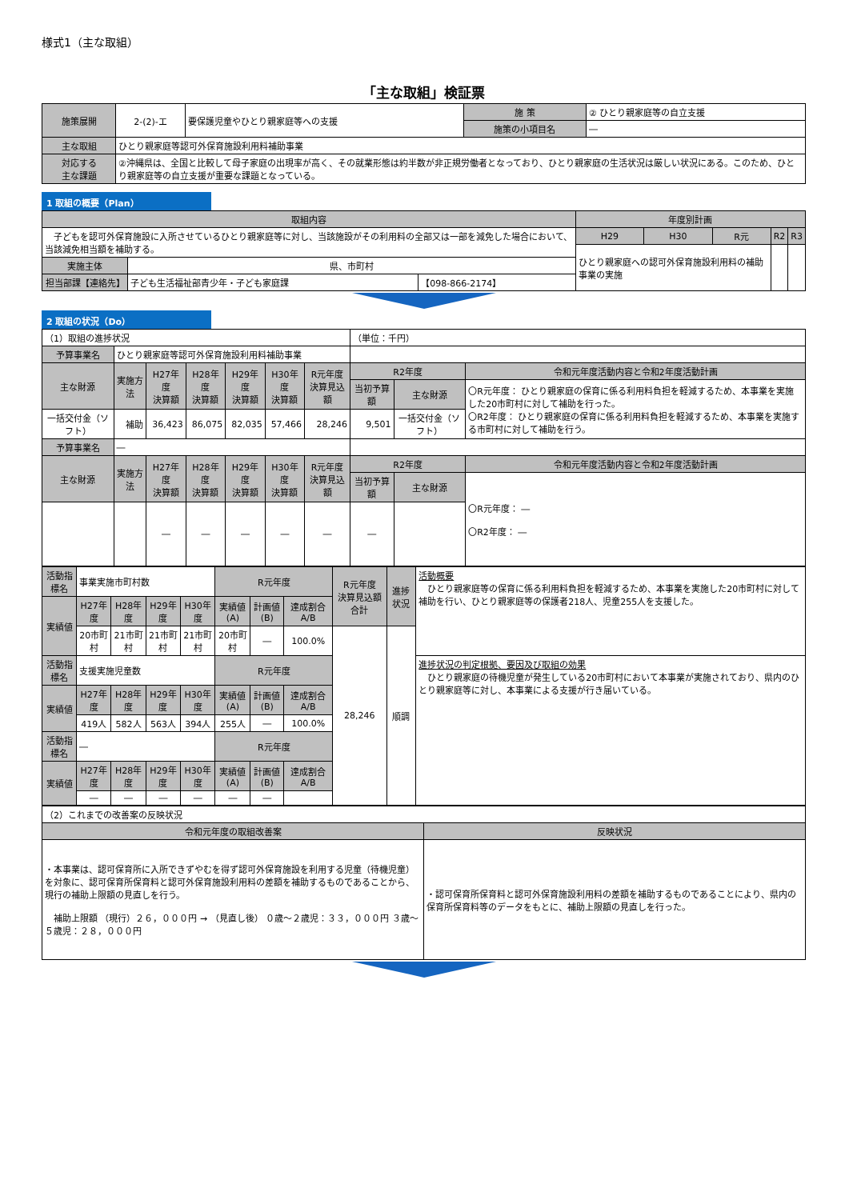様式1（主な取組）
「主な取組」検証票
| 施策展開 | 2-(2)-エ | 要保護児童やひとり親家庭等への支援 | 施 策 | ② ひとり親家庭等の自立支援 |
| | | | 施策の小項目名 | ― |
| 主な取組 | ひとり親家庭等認可外保育施設利用料補助事業 | | | |
| 対応する 主な課題 | ②沖縄県は、全国と比較して母子家庭の出現率が高く、その就業形態は約半数が非正規労働者となっており、ひとり親家庭の生活状況は厳しい状況にある。このため、ひとり親家庭等の自立支援が重要な課題となっている。 | | | |
1 取組の概要（Plan）
| 取組内容 | | | 年度別計画 | | | | |
| --- | --- | --- | --- | --- | --- | --- | --- |
| 子どもを認可外保育施設に入所させているひとり親家庭等に対し、当該施設がその利用料の全部又は一部を減免した場合において、当該減免相当額を補助する。 | | | H29 | H30 | R元 | R2 | R3 |
| | | | ひとり親家庭への認可外保育施設利用料の補助事業の実施 | | | | |
| 実施主体 | 県、市町村 | | | | | | |
| 担当部課【連絡先】 | 子ども生活福祉部青少年・子ども家庭課 | 【098-866-2174】 | | | | | |
2 取組の状況（Do）
| （1）取組の進捗状況 | | | | | | | （単位：千円） | | |
| 予算事業名 | ひとり親家庭等認可外保育施設利用料補助事業 | | | | | | | | |
| 主な財源 | 実施方法 | H27年度 決算額 | H28年度 決算額 | H29年度 決算額 | H30年度 決算額 | R元年度 決算見込額 | R2年度 | | 令和元年度活動内容と令和2年度活動計画 |
| | | | | | | | 当初予算額 | 主な財源 | 〇R元年度： ひとり親家庭の保育に係る利用料負担を軽減するため、本事業を実施した20市町村に対して補助を行った。 〇R2年度： ひとり親家庭の保育に係る利用料負担を軽減するため、本事業を実施する市町村に対して補助を行う。 |
| 一括交付金（ソフト） | 補助 | 36,423 | 86,075 | 82,035 | 57,466 | 28,246 | 9,501 | 一括交付金（ソフト） | |
| 予算事業名 | ― | | | | | | | | |
| 主な財源 | 実施方法 | H27年度 決算額 | H28年度 決算額 | H29年度 決算額 | H30年度 決算額 | R元年度 決算見込額 | R2年度 | | 令和元年度活動内容と令和2年度活動計画 |
| | | | | | | | 当初予算額 | 主な財源 | 〇R元年度： ― 〇R2年度： ― |
| | | ― | ― | ― | ― | ― | ― | | |
| 活動指標名 | 事業実施市町村数 | | | | R元年度 | | | R元年度 決算見込額合計 | 進捗状況 | 活動概要 ひとり親家庭等の保育に係る利用料負担を軽減するため、本事業を実施した20市町村に対して補助を行い、ひとり親家庭等の保護者218人、児童255人を支援した。 |
| 実績値 | H27年度 | H28年度 | H29年度 | H30年度 | 実績値(A) | 計画値(B) | 達成割合A/B | | | |
| | 20市町村 | 21市町村 | 21市町村 | 21市町村 | 20市町村 | ― | 100.0% | 28,246 | 順調 | |
| 活動指標名 | 支援実施児童数 | | | | R元年度 | | | | | 進捗状況の判定根拠、要因及び取組の効果 ひとり親家庭の待機児童が発生している20市町村において本事業が実施されており、県内のひとり親家庭等に対し、本事業による支援が行き届いている。 |
| 実績値 | H27年度 | H28年度 | H29年度 | H30年度 | 実績値(A) | 計画値(B) | 達成割合A/B | | | |
| | 419人 | 582人 | 563人 | 394人 | 255人 | ― | 100.0% | | | |
| 活動指標名 | ― | | | | R元年度 | | | | | |
| 実績値 | H27年度 | H28年度 | H29年度 | H30年度 | 実績値(A) | 計画値(B) | 達成割合A/B | | | |
| | ― | ― | ― | ― | ― | ― | | | | |
| （2）これまでの改善案の反映状況 | |
| 令和元年度の取組改善案 | 反映状況 |
| ・本事業は、認可保育所に入所できずやむを得ず認可外保育施設を利用する児童（待機児童）を対象に、認可保育所保育料と認可外保育施設利用料の差額を補助するものであることから、現行の補助上限額の見直しを行う。 補助上限額 （現行）２６，０００円 → （見直し後） ０歳～２歳児：３３，０００円 ３歳～５歳児：２８，０００円 | ・認可保育所保育料と認可外保育施設利用料の差額を補助するものであることにより、県内の保育所保育料等のデータをもとに、補助上限額の見直しを行った。 |